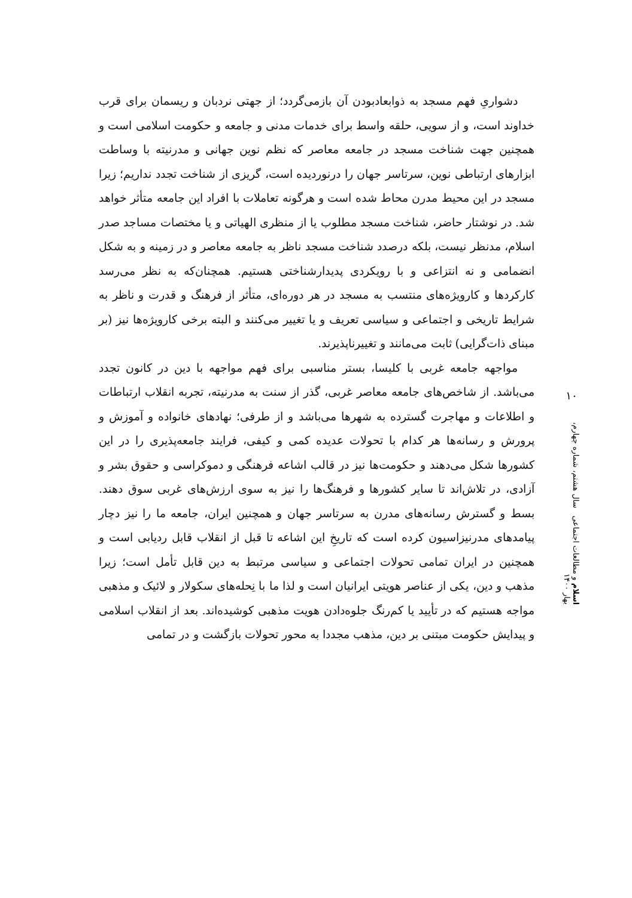دشواریِ فهم مسجد به ذوابعادبودن آن بازمی‌گردد؛ از جهتی نردبان و ریسمان برای قرب خداوند است، و از سویی، حلقه واسط برای خدمات مدنی و جامعه و حکومت اسلامی است و همچنین جهت شناخت مسجد در جامعه معاصر که نظم نوین جهانی و مدرنیته با وساطت ابزارهای ارتباطی نوین، سرتاسر جهان را درنوردیده است، گریزی از شناخت تجدد نداریم؛ زیرا مسجد در این محیط مدرن محاط شده است و هرگونه تعاملات با افراد این جامعه متأثر خواهد شد. در نوشتار حاضر، شناخت مسجد مطلوب یا از منظری الهیاتی و یا مختصات مساجد صدر اسلام، مدنظر نیست، بلکه درصدد شناخت مسجد ناظر به جامعه معاصر و در زمینه و به شکل انضمامی و نه انتزاعی و با رویکردی پدیدارشناختی هستیم. همچنان‌که به نظر می‌رسد کارکردها و کارویژه‌های منتسب به مسجد در هر دوره‌ای، متأثر از فرهنگ و قدرت و ناظر به شرایط تاریخی و اجتماعی و سیاسی تعریف و یا تغییر می‌کنند و البته برخی کارویژه‌ها نیز (بر مبنای ذات‌گرایی) ثابت می‌مانند و تغییرناپذیرند.
مواجهه جامعه غربی با کلیسا، بستر مناسبی برای فهم مواجهه با دین در کانون تجدد می‌باشد. از شاخص‌های جامعه معاصر غربی، گذر از سنت به مدرنیته، تجربه انقلاب ارتباطات و اطلاعات و مهاجرت گسترده به شهرها می‌باشد و از طرفی؛ نهادهای خانواده و آموزش و پرورش و رسانه‌ها هر کدام با تحولات عدیده کمی و کیفی، فرایند جامعه‌پذیری را در این کشورها شکل می‌دهند و حکومت‌ها نیز در قالب اشاعه فرهنگی و دموکراسی و حقوق بشر و آزادی، در تلاش‌اند تا سایر کشورها و فرهنگ‌ها را نیز به سوی ارزش‌های غربی سوق دهند. بسط و گسترش رسانه‌های مدرن به سرتاسر جهان و همچنین ایران، جامعه ما را نیز دچار پیامدهای مدرنیزاسیون کرده است که تاریخِ این اشاعه تا قبل از انقلاب قابل ردیابی است و همچنین در ایران تمامی تحولات اجتماعی و سیاسی مرتبط به دین قابل تأمل است؛ زیرا مذهب و دین، یکی از عناصر هویتی ایرانیان است و لذا ما با نِحله‌های سکولار و لائیک و مذهبی مواجه هستیم که در تأیید یا کم‌رنگ جلوه‌دادن هویت مذهبی کوشیده‌اند. بعد از انقلاب اسلامی و پیدایش حکومت مبتنی بر دین، مذهب مجددا به محور تحولات بازگشت و در تمامی
۱۰
اسلام و مطالعات اجتماعی سال هشتم، شماره چهارم، بهار ۱۴۰۰